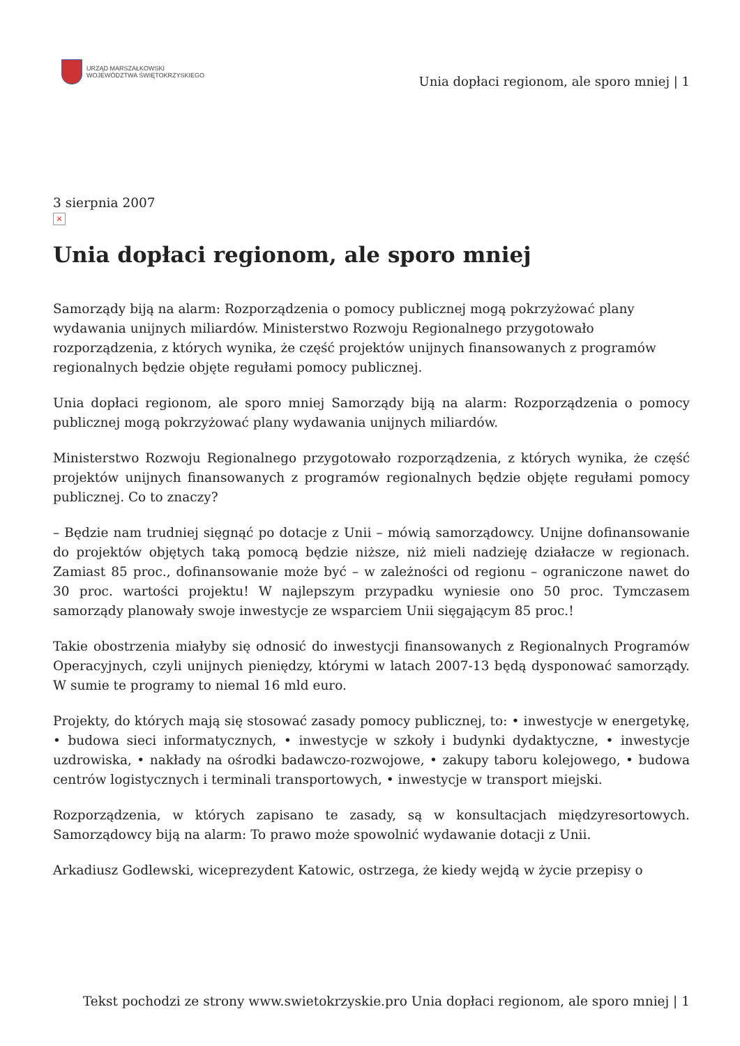URZĄD MARSZAŁKOWSKI
WOJEWÓDZTWA ŚWIĘTOKRZYSKIEGO
Unia dopłaci regionom, ale sporo mniej | 1
3 sierpnia 2007
×
Unia dopłaci regionom, ale sporo mniej
Samorządy biją na alarm: Rozporządzenia o pomocy publicznej mogą pokrzyżować plany wydawania unijnych miliardów. Ministerstwo Rozwoju Regionalnego przygotowało rozporządzenia, z których wynika, że część projektów unijnych finansowanych z programów regionalnych będzie objęte regułami pomocy publicznej.
Unia dopłaci regionom, ale sporo mniej Samorządy biją na alarm: Rozporządzenia o pomocy publicznej mogą pokrzyżować plany wydawania unijnych miliardów.
Ministerstwo Rozwoju Regionalnego przygotowało rozporządzenia, z których wynika, że część projektów unijnych finansowanych z programów regionalnych będzie objęte regułami pomocy publicznej. Co to znaczy?
– Będzie nam trudniej sięgnąć po dotacje z Unii – mówią samorządowcy. Unijne dofinansowanie do projektów objętych taką pomocą będzie niższe, niż mieli nadzieję działacze w regionach. Zamiast 85 proc., dofinansowanie może być – w zależności od regionu – ograniczone nawet do 30 proc. wartości projektu! W najlepszym przypadku wyniesie ono 50 proc. Tymczasem samorządy planowały swoje inwestycje ze wsparciem Unii sięgającym 85 proc.!
Takie obostrzenia miałyby się odnosić do inwestycji finansowanych z Regionalnych Programów Operacyjnych, czyli unijnych pieniędzy, którymi w latach 2007-13 będą dysponować samorządy. W sumie te programy to niemal 16 mld euro.
Projekty, do których mają się stosować zasady pomocy publicznej, to: • inwestycje w energetykę, • budowa sieci informatycznych, • inwestycje w szkoły i budynki dydaktyczne, • inwestycje uzdrowiska, • nakłady na ośrodki badawczo-rozwojowe, • zakupy taboru kolejowego, • budowa centrów logistycznych i terminali transportowych, • inwestycje w transport miejski.
Rozporządzenia, w których zapisano te zasady, są w konsultacjach międzyresortowych. Samorządowcy biją na alarm: To prawo może spowolnić wydawanie dotacji z Unii.
Arkadiusz Godlewski, wiceprezydent Katowic, ostrzega, że kiedy wejdą w życie przepisy o
Tekst pochodzi ze strony www.swietokrzyskie.pro Unia dopłaci regionom, ale sporo mniej | 1